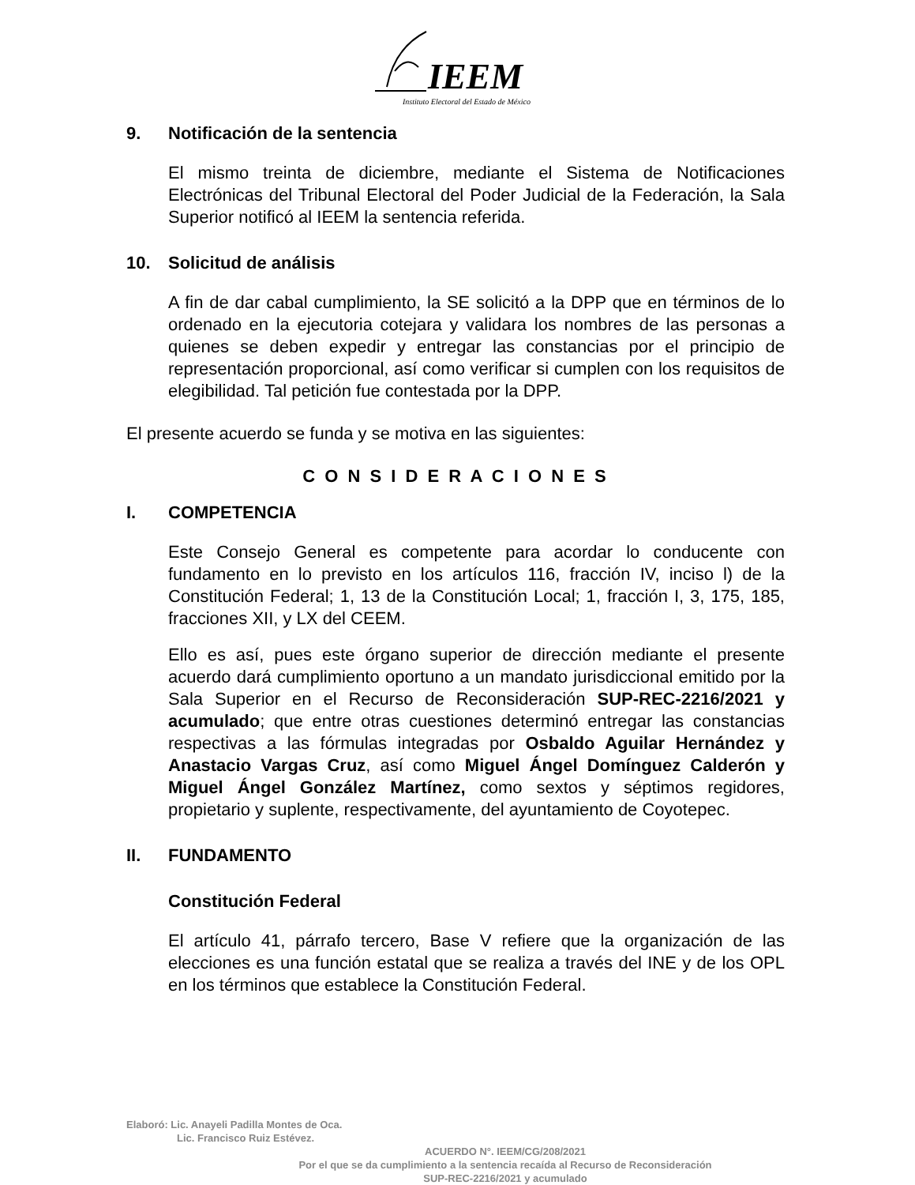IEEM
Instituto Electoral del Estado de México
9. Notificación de la sentencia
El mismo treinta de diciembre, mediante el Sistema de Notificaciones Electrónicas del Tribunal Electoral del Poder Judicial de la Federación, la Sala Superior notificó al IEEM la sentencia referida.
10. Solicitud de análisis
A fin de dar cabal cumplimiento, la SE solicitó a la DPP que en términos de lo ordenado en la ejecutoria cotejara y validara los nombres de las personas a quienes se deben expedir y entregar las constancias por el principio de representación proporcional, así como verificar si cumplen con los requisitos de elegibilidad. Tal petición fue contestada por la DPP.
El presente acuerdo se funda y se motiva en las siguientes:
C O N S I D E R A C I O N E S
I. COMPETENCIA
Este Consejo General es competente para acordar lo conducente con fundamento en lo previsto en los artículos 116, fracción IV, inciso l) de la Constitución Federal; 1, 13 de la Constitución Local; 1, fracción I, 3, 175, 185, fracciones XII, y LX del CEEM.
Ello es así, pues este órgano superior de dirección mediante el presente acuerdo dará cumplimiento oportuno a un mandato jurisdiccional emitido por la Sala Superior en el Recurso de Reconsideración SUP-REC-2216/2021 y acumulado; que entre otras cuestiones determinó entregar las constancias respectivas a las fórmulas integradas por Osbaldo Aguilar Hernández y Anastacio Vargas Cruz, así como Miguel Ángel Domínguez Calderón y Miguel Ángel González Martínez, como sextos y séptimos regidores, propietario y suplente, respectivamente, del ayuntamiento de Coyotepec.
II. FUNDAMENTO
Constitución Federal
El artículo 41, párrafo tercero, Base V refiere que la organización de las elecciones es una función estatal que se realiza a través del INE y de los OPL en los términos que establece la Constitución Federal.
Elaboró: Lic. Anayeli Padilla Montes de Oca.
Lic. Francisco Ruiz Estévez.
ACUERDO N°. IEEM/CG/208/2021
Por el que se da cumplimiento a la sentencia recaída al Recurso de Reconsideración
SUP-REC-2216/2021 y acumulado